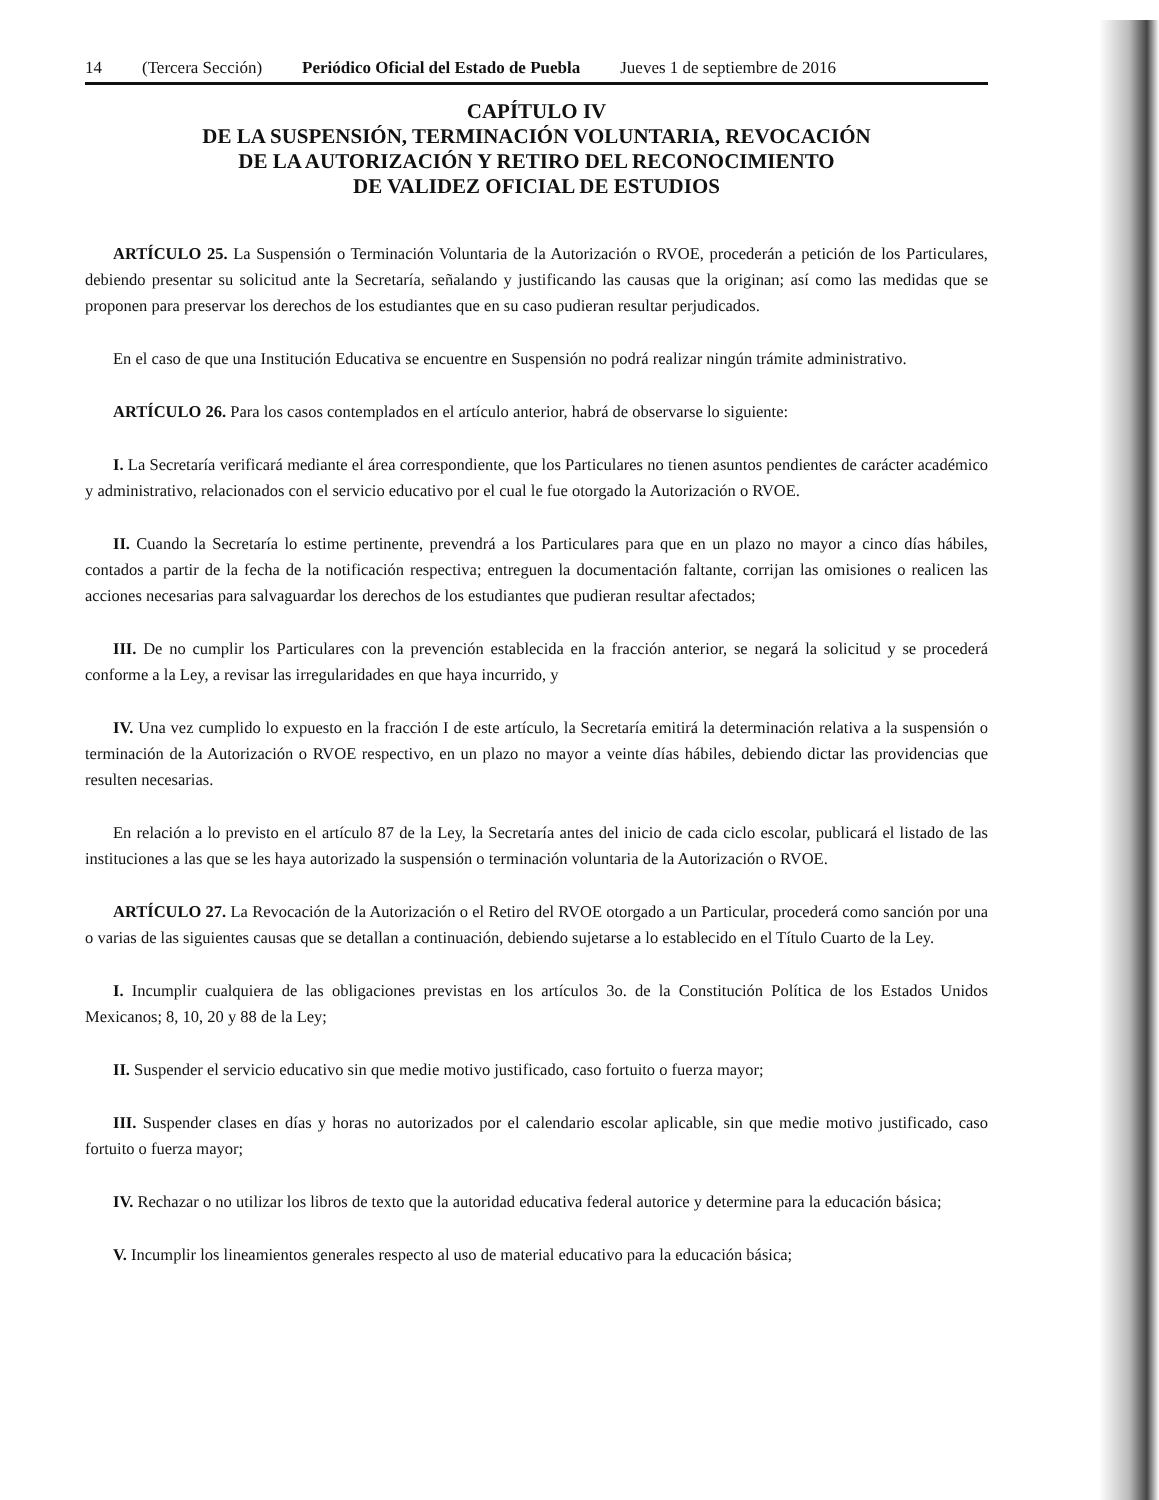14 (Tercera Sección) Periódico Oficial del Estado de Puebla Jueves 1 de septiembre de 2016
CAPÍTULO IV
DE LA SUSPENSIÓN, TERMINACIÓN VOLUNTARIA, REVOCACIÓN
DE LA AUTORIZACIÓN Y RETIRO DEL RECONOCIMIENTO
DE VALIDEZ OFICIAL DE ESTUDIOS
ARTÍCULO 25. La Suspensión o Terminación Voluntaria de la Autorización o RVOE, procederán a petición de los Particulares, debiendo presentar su solicitud ante la Secretaría, señalando y justificando las causas que la originan; así como las medidas que se proponen para preservar los derechos de los estudiantes que en su caso pudieran resultar perjudicados.
En el caso de que una Institución Educativa se encuentre en Suspensión no podrá realizar ningún trámite administrativo.
ARTÍCULO 26. Para los casos contemplados en el artículo anterior, habrá de observarse lo siguiente:
I. La Secretaría verificará mediante el área correspondiente, que los Particulares no tienen asuntos pendientes de carácter académico y administrativo, relacionados con el servicio educativo por el cual le fue otorgado la Autorización o RVOE.
II. Cuando la Secretaría lo estime pertinente, prevendrá a los Particulares para que en un plazo no mayor a cinco días hábiles, contados a partir de la fecha de la notificación respectiva; entreguen la documentación faltante, corrijan las omisiones o realicen las acciones necesarias para salvaguardar los derechos de los estudiantes que pudieran resultar afectados;
III. De no cumplir los Particulares con la prevención establecida en la fracción anterior, se negará la solicitud y se procederá conforme a la Ley, a revisar las irregularidades en que haya incurrido, y
IV. Una vez cumplido lo expuesto en la fracción I de este artículo, la Secretaría emitirá la determinación relativa a la suspensión o terminación de la Autorización o RVOE respectivo, en un plazo no mayor a veinte días hábiles, debiendo dictar las providencias que resulten necesarias.
En relación a lo previsto en el artículo 87 de la Ley, la Secretaría antes del inicio de cada ciclo escolar, publicará el listado de las instituciones a las que se les haya autorizado la suspensión o terminación voluntaria de la Autorización o RVOE.
ARTÍCULO 27. La Revocación de la Autorización o el Retiro del RVOE otorgado a un Particular, procederá como sanción por una o varias de las siguientes causas que se detallan a continuación, debiendo sujetarse a lo establecido en el Título Cuarto de la Ley.
I. Incumplir cualquiera de las obligaciones previstas en los artículos 3o. de la Constitución Política de los Estados Unidos Mexicanos; 8, 10, 20 y 88 de la Ley;
II. Suspender el servicio educativo sin que medie motivo justificado, caso fortuito o fuerza mayor;
III. Suspender clases en días y horas no autorizados por el calendario escolar aplicable, sin que medie motivo justificado, caso fortuito o fuerza mayor;
IV. Rechazar o no utilizar los libros de texto que la autoridad educativa federal autorice y determine para la educación básica;
V. Incumplir los lineamientos generales respecto al uso de material educativo para la educación básica;